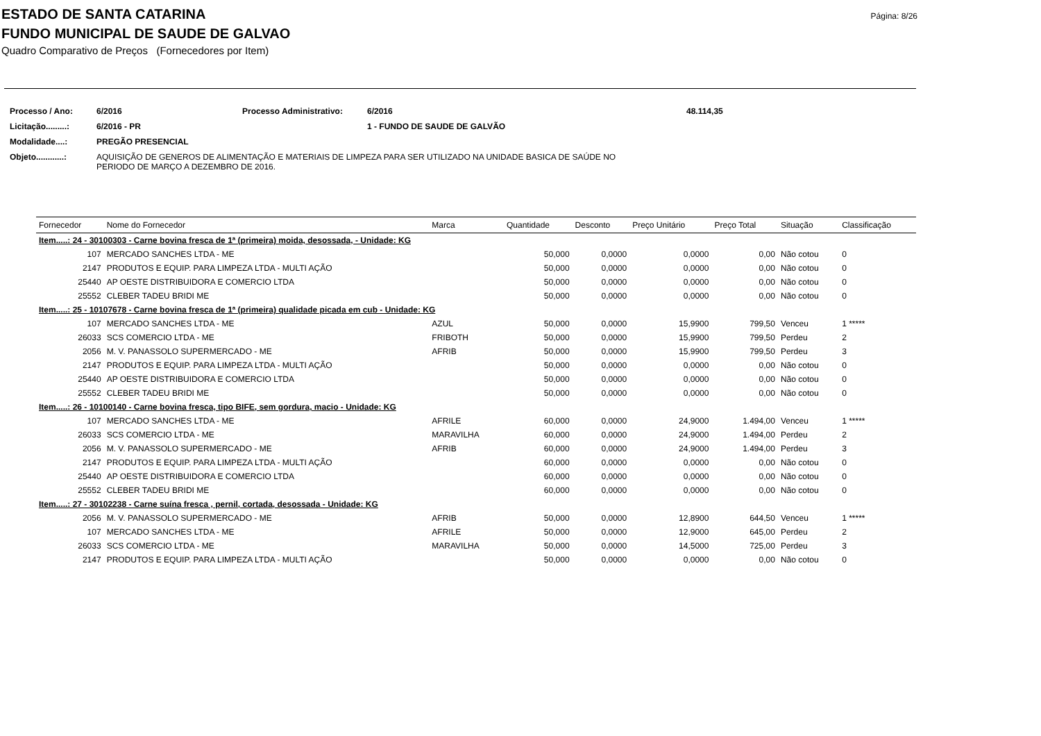Página: 8/26
ESTADO DE SANTA CATARINA
FUNDO MUNICIPAL DE SAUDE DE GALVAO
Quadro Comparativo de Preços (Fornecedores por Item)
| Processo / Ano: | 6/2016 | Processo Administrativo: | 6/2016 | 48.114,35 |
| Licitação.........: | 6/2016 - PR | | 1 - FUNDO DE SAUDE DE GALVÃO | |
| Modalidade....: | PREGÃO PRESENCIAL | | | |
| Objeto............: | AQUISIÇÃO DE GENEROS DE ALIMENTAÇÃO E MATERIAIS DE LIMPEZA PARA SER UTILIZADO NA UNIDADE BASICA DE SAÚDE NO PERIODO DE MARÇO A DEZEMBRO DE 2016. | | | |
| Fornecedor | Nome do Fornecedor | Marca | Quantidade | Desconto | Preço Unitário | Preço Total | Situação | Classificação |
| --- | --- | --- | --- | --- | --- | --- | --- | --- |
| Item.....: 24 - 30100303 - Carne bovina fresca de 1ª (primeira) moida, desossada, - Unidade: KG | | | | | | | | |
| 107 | MERCADO SANCHES LTDA - ME | | 50,000 | 0,0000 | 0,0000 | 0,00 | Não cotou | 0 |
| 2147 | PRODUTOS E EQUIP. PARA LIMPEZA LTDA - MULTI AÇÃO | | 50,000 | 0,0000 | 0,0000 | 0,00 | Não cotou | 0 |
| 25440 | AP OESTE DISTRIBUIDORA E COMERCIO LTDA | | 50,000 | 0,0000 | 0,0000 | 0,00 | Não cotou | 0 |
| 25552 | CLEBER TADEU BRIDI ME | | 50,000 | 0,0000 | 0,0000 | 0,00 | Não cotou | 0 |
| Item.....: 25 - 10107678 - Carne bovina fresca de 1ª (primeira) qualidade picada em cub - Unidade: KG | | | | | | | | |
| 107 | MERCADO SANCHES LTDA - ME | AZUL | 50,000 | 0,0000 | 15,9900 | 799,50 | Venceu | 1 ***** |
| 26033 | SCS COMERCIO LTDA - ME | FRIBOTH | 50,000 | 0,0000 | 15,9900 | 799,50 | Perdeu | 2 |
| 2056 | M. V. PANASSOLO SUPERMERCADO - ME | AFRIB | 50,000 | 0,0000 | 15,9900 | 799,50 | Perdeu | 3 |
| 2147 | PRODUTOS E EQUIP. PARA LIMPEZA LTDA - MULTI AÇÃO | | 50,000 | 0,0000 | 0,0000 | 0,00 | Não cotou | 0 |
| 25440 | AP OESTE DISTRIBUIDORA E COMERCIO LTDA | | 50,000 | 0,0000 | 0,0000 | 0,00 | Não cotou | 0 |
| 25552 | CLEBER TADEU BRIDI ME | | 50,000 | 0,0000 | 0,0000 | 0,00 | Não cotou | 0 |
| Item.....: 26 - 10100140 - Carne bovina fresca, tipo BIFE, sem gordura, macio - Unidade: KG | | | | | | | | |
| 107 | MERCADO SANCHES LTDA - ME | AFRILE | 60,000 | 0,0000 | 24,9000 | 1.494,00 | Venceu | 1 ***** |
| 26033 | SCS COMERCIO LTDA - ME | MARAVILHA | 60,000 | 0,0000 | 24,9000 | 1.494,00 | Perdeu | 2 |
| 2056 | M. V. PANASSOLO SUPERMERCADO - ME | AFRIB | 60,000 | 0,0000 | 24,9000 | 1.494,00 | Perdeu | 3 |
| 2147 | PRODUTOS E EQUIP. PARA LIMPEZA LTDA - MULTI AÇÃO | | 60,000 | 0,0000 | 0,0000 | 0,00 | Não cotou | 0 |
| 25440 | AP OESTE DISTRIBUIDORA E COMERCIO LTDA | | 60,000 | 0,0000 | 0,0000 | 0,00 | Não cotou | 0 |
| 25552 | CLEBER TADEU BRIDI ME | | 60,000 | 0,0000 | 0,0000 | 0,00 | Não cotou | 0 |
| Item.....: 27 - 30102238 - Carne suína fresca , pernil, cortada, desossada - Unidade: KG | | | | | | | | |
| 2056 | M. V. PANASSOLO SUPERMERCADO - ME | AFRIB | 50,000 | 0,0000 | 12,8900 | 644,50 | Venceu | 1 ***** |
| 107 | MERCADO SANCHES LTDA - ME | AFRILE | 50,000 | 0,0000 | 12,9000 | 645,00 | Perdeu | 2 |
| 26033 | SCS COMERCIO LTDA - ME | MARAVILHA | 50,000 | 0,0000 | 14,5000 | 725,00 | Perdeu | 3 |
| 2147 | PRODUTOS E EQUIP. PARA LIMPEZA LTDA - MULTI AÇÃO | | 50,000 | 0,0000 | 0,0000 | 0,00 | Não cotou | 0 |